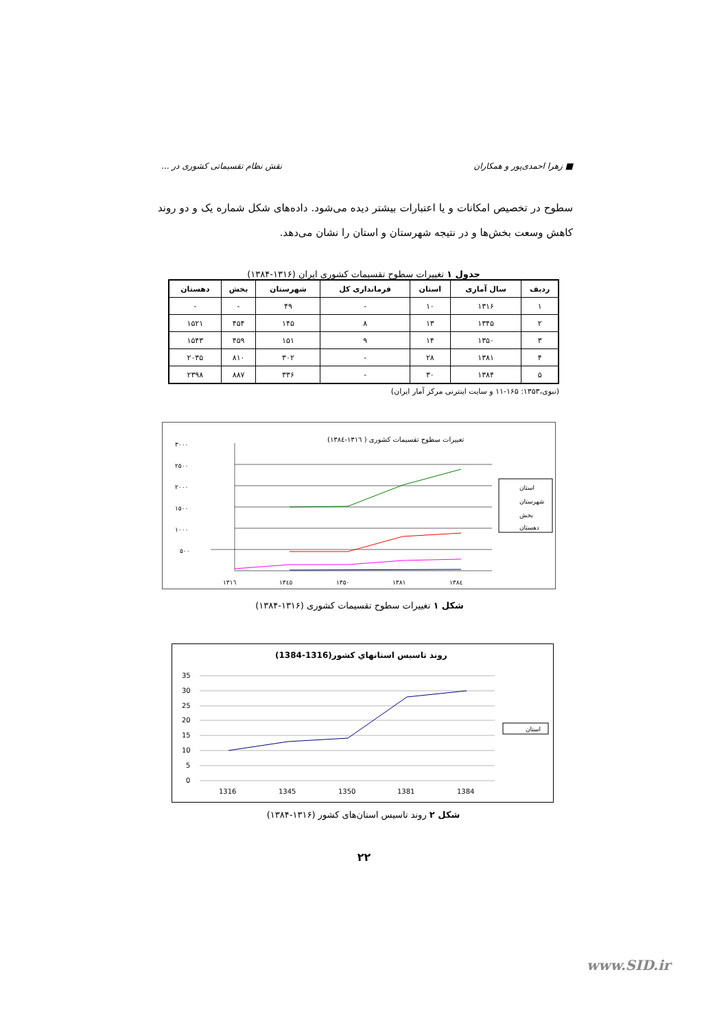■ زهرا احمدی‌پور و همکاران نقش نظام تقسیماتی کشوری در ...
سطوح در تخصیص امکانات و یا اعتبارات بیشتر دیده می‌شود. داده‌های شکل شماره یک و دو روند کاهش وسعت بخش‌ها و در نتیجه شهرستان و استان را نشان می‌دهد.
جدول ۱ تغییرات سطوح تقسیمات کشوری ایران (۱۳۱۶-۱۳۸۴)
| ردیف | سال آماری | استان | فرمانداری کل | شهرستان | بخش | دهستان |
| --- | --- | --- | --- | --- | --- | --- |
| ۱ | ۱۳۱۶ | ۱۰ | - | ۴۹ | - | - |
| ۲ | ۱۳۴۵ | ۱۳ | ۸ | ۱۴۵ | ۴۵۴ | ۱۵۲۱ |
| ۳ | ۱۳۵۰ | ۱۴ | ۹ | ۱۵۱ | ۴۵۹ | ۱۵۴۳ |
| ۴ | ۱۳۸۱ | ۲۸ | - | ۳۰۲ | ۸۱۰ | ۲۰۳۵ |
| ۵ | ۱۳۸۴ | ۳۰ | - | ۳۳۶ | ۸۸۷ | ۲۳۹۸ |
(نبوی،۱۳۵۳: ۱۶۵-۱۱ و سایت اینترنی مرکز آمار ایران)
تغییرات سطوح تقسیمات کشوری ( ۱۳۱٦-۱۳۸٤)
۳۰۰۰
۲۵۰۰
۲۰۰۰
۱۵۰۰
۱۰۰۰
۵۰۰
۱۳۱٦
۱۳٤٥
۱۳۵۰
۱۳۸۱
۱۳۸٤
استان
شهرستان
بخش
دهستان
شکل ۱ تغییرات سطوح تقسیمات کشوری (۱۳۱۶-۱۳۸۴)
روند تاسيس استانهاي كشور(1316-1384)
35
30
25
20
15
10
5
0
1316
1345
1350
1381
1384
استان
شکل ۲ روند تاسیس استان‌های کشور (۱۳۱۶-۱۳۸۴)
۲۲
www.SID.ir